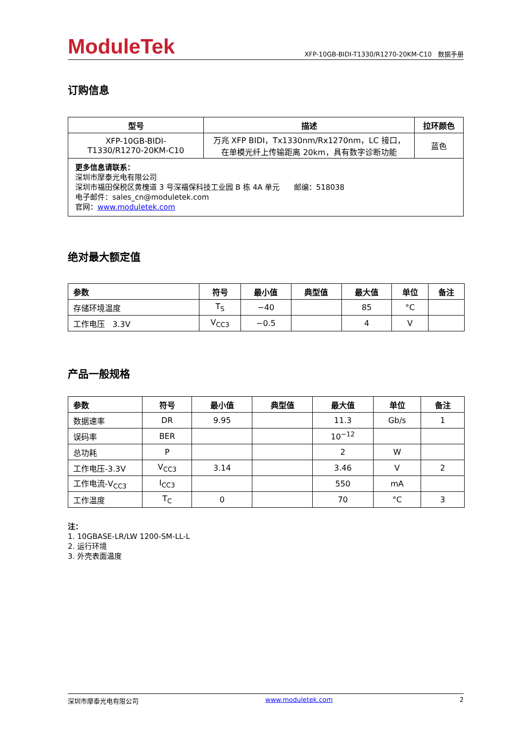ModuleTek
XFP-10GB-BIDI-T1330/R1270-20KM-C10 数据手册
订购信息
| 型号 | 描述 | 拉环颜色 |
| --- | --- | --- |
| XFP-10GB-BIDI- T1330/R1270-20KM-C10 | 万兆 XFP BIDI，Tx1330nm/Rx1270nm，LC 接口， 在单模光纤上传输距离 20km，具有数字诊断功能 | 蓝色 |
| 更多信息请联系： 深圳市摩泰光电有限公司 深圳市福田保税区黄槐道 3 号深福保科技工业园 B 栋 4A 单元 邮编：518038 电子邮件：sales_cn@moduletek.com 官网： www.moduletek.com | | |
绝对最大额定值
| 参数 | 符号 | 最小值 | 典型值 | 最大值 | 单位 | 备注 |
| --- | --- | --- | --- | --- | --- | --- |
| 存储环境温度 | T<sub>S</sub> | −40 | | 85 | °C | |
| 工作电压 3.3V | V<sub>CC3</sub> | −0.5 | | 4 | V | |
产品一般规格
| 参数 | 符号 | 最小值 | 典型值 | 最大值 | 单位 | 备注 |
| --- | --- | --- | --- | --- | --- | --- |
| 数据速率 | DR | 9.95 | | 11.3 | Gb/s | 1 |
| 误码率 | BER | | | 10<sup>−12</sup> | | |
| 总功耗 | P | | | 2 | W | |
| 工作电压-3.3V | V<sub>CC3</sub> | 3.14 | | 3.46 | V | 2 |
| 工作电流-V<sub>CC3</sub> | I<sub>CC3</sub> | | | 550 | mA | |
| 工作温度 | T<sub>C</sub> | 0 | | 70 | °C | 3 |
注：
1. 10GBASE-LR/LW 1200-SM-LL-L
2. 运行环境
3. 外壳表面温度
深圳市摩泰光电有限公司 www.moduletek.com 2